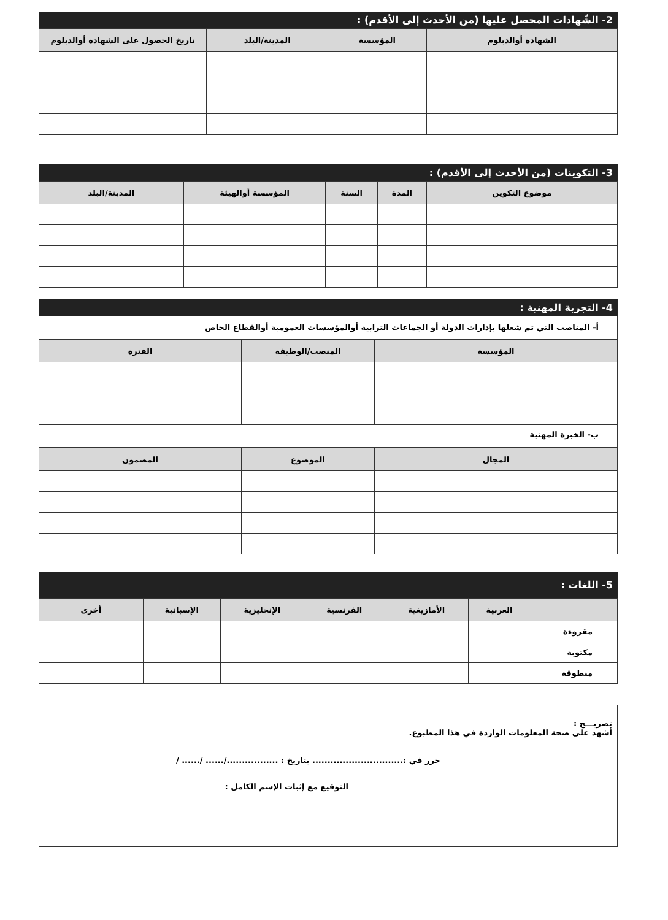2- الشّهادات المحصل عليها (من الأحدث إلى الأقدم) :
| الشهادة أوالدبلوم | المؤسسة | المدينة/البلد | تاريخ الحصول على الشهادة أوالدبلوم |
| --- | --- | --- | --- |
3- التكوينات (من الأحدث إلى الأقدم) :
| موضوع التكوين | المدة | السنة | المؤسسة أوالهيئة | المدينة/البلد |
| --- | --- | --- | --- | --- |
4- التجربة المهنية :
أ- المناصب التي تم شغلها بإدارات الدولة أو الجماعات الترابية أوالمؤسسات العمومية أوالقطاع الخاص
| المؤسسة | المنصب/الوظيفة | الفترة |
| --- | --- | --- |
ب- الخبرة المهنية
| المجال | الموضوع | المضمون |
| --- | --- | --- |
5- اللغات :
| | العربية | الأمازيغية | الفرنسية | الإنجليزية | الإسبانية | أخرى |
| --- | --- | --- | --- | --- | --- | --- |
| مقروءة | | | | | | |
| مكتوبة | | | | | | |
| منطوقة | | | | | | |
تصريـــح :
أشهد على صحة المعلومات الواردة في هذا المطبوع.
حرر في :.............................. بتاريخ : ................./...... /...... /
التوقيع مع إثبات الإسم الكامل :